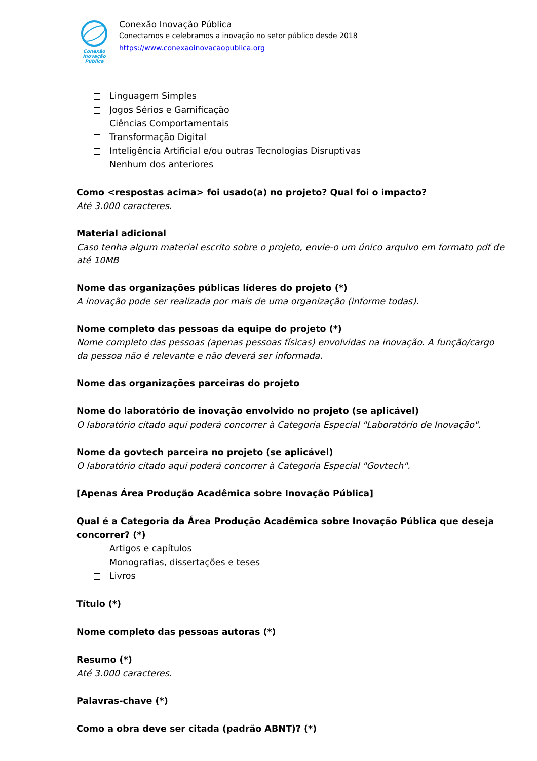Conexão
Inovação Pública
Conexão Inovação Pública
Conectamos e celebramos a inovação no setor público desde 2018
https://www.conexaoinovacaopublica.org
Linguagem Simples
Jogos Sérios e Gamificação
Ciências Comportamentais
Transformação Digital
Inteligência Artificial e/ou outras Tecnologias Disruptivas
Nenhum dos anteriores
Como <respostas acima> foi usado(a) no projeto? Qual foi o impacto?
Até 3.000 caracteres.
Material adicional
Caso tenha algum material escrito sobre o projeto, envie-o um único arquivo em formato pdf de até 10MB
Nome das organizações públicas líderes do projeto (*)
A inovação pode ser realizada por mais de uma organização (informe todas).
Nome completo das pessoas da equipe do projeto (*)
Nome completo das pessoas (apenas pessoas físicas) envolvidas na inovação. A função/cargo da pessoa não é relevante e não deverá ser informada.
Nome das organizações parceiras do projeto
Nome do laboratório de inovação envolvido no projeto (se aplicável)
O laboratório citado aqui poderá concorrer à Categoria Especial "Laboratório de Inovação".
Nome da govtech parceira no projeto (se aplicável)
O laboratório citado aqui poderá concorrer à Categoria Especial "Govtech".
[Apenas Área Produção Acadêmica sobre Inovação Pública]
Qual é a Categoria da Área Produção Acadêmica sobre Inovação Pública que deseja concorrer? (*)
Artigos e capítulos
Monografias, dissertações e teses
Livros
Título (*)
Nome completo das pessoas autoras (*)
Resumo (*)
Até 3.000 caracteres.
Palavras-chave (*)
Como a obra deve ser citada (padrão ABNT)? (*)